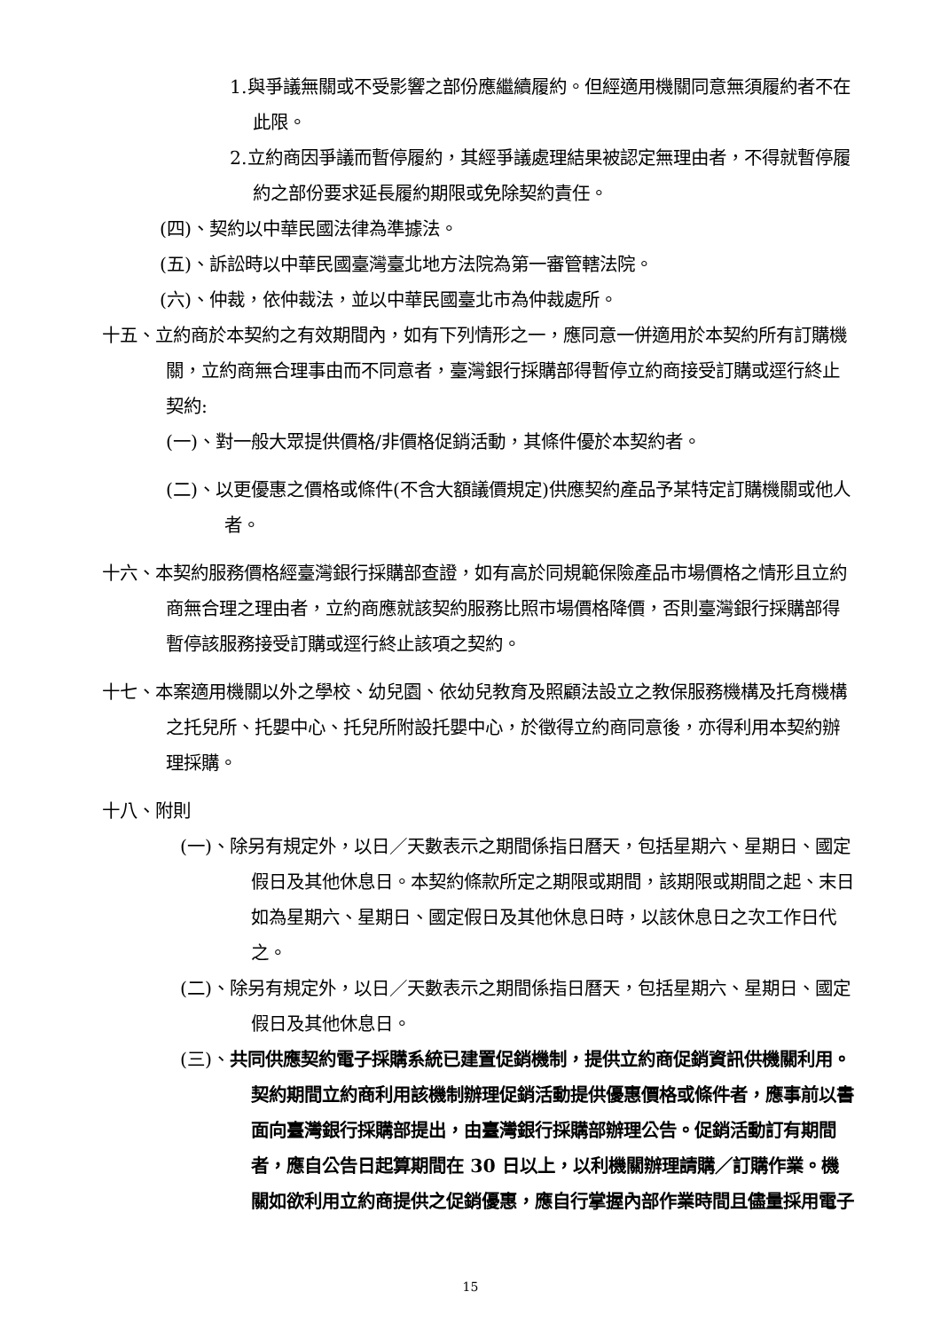1.與爭議無關或不受影響之部份應繼續履約。但經適用機關同意無須履約者不在此限。
2.立約商因爭議而暫停履約，其經爭議處理結果被認定無理由者，不得就暫停履約之部份要求延長履約期限或免除契約責任。
(四)、契約以中華民國法律為準據法。
(五)、訴訟時以中華民國臺灣臺北地方法院為第一審管轄法院。
(六)、仲裁，依仲裁法，並以中華民國臺北市為仲裁處所。
十五、立約商於本契約之有效期間內，如有下列情形之一，應同意一併適用於本契約所有訂購機關，立約商無合理事由而不同意者，臺灣銀行採購部得暫停立約商接受訂購或逕行終止契約:
(一)、對一般大眾提供價格/非價格促銷活動，其條件優於本契約者。
(二)、以更優惠之價格或條件(不含大額議價規定)供應契約產品予某特定訂購機關或他人者。
十六、本契約服務價格經臺灣銀行採購部查證，如有高於同規範保險產品市場價格之情形且立約商無合理之理由者，立約商應就該契約服務比照市場價格降價，否則臺灣銀行採購部得暫停該服務接受訂購或逕行終止該項之契約。
十七、本案適用機關以外之學校、幼兒園、依幼兒教育及照顧法設立之教保服務機構及托育機構之托兒所、托嬰中心、托兒所附設托嬰中心，於徵得立約商同意後，亦得利用本契約辦理採購。
十八、附則
(一)、除另有規定外，以日／天數表示之期間係指日曆天，包括星期六、星期日、國定假日及其他休息日。本契約條款所定之期限或期間，該期限或期間之起、末日如為星期六、星期日、國定假日及其他休息日時，以該休息日之次工作日代之。
(二)、除另有規定外，以日／天數表示之期間係指日曆天，包括星期六、星期日、國定假日及其他休息日。
(三)、共同供應契約電子採購系統已建置促銷機制，提供立約商促銷資訊供機關利用。契約期間立約商利用該機制辦理促銷活動提供優惠價格或條件者，應事前以書面向臺灣銀行採購部提出，由臺灣銀行採購部辦理公告。促銷活動訂有期間者，應自公告日起算期間在 30 日以上，以利機關辦理請購／訂購作業。機關如欲利用立約商提供之促銷優惠，應自行掌握內部作業時間且儘量採用電子
15